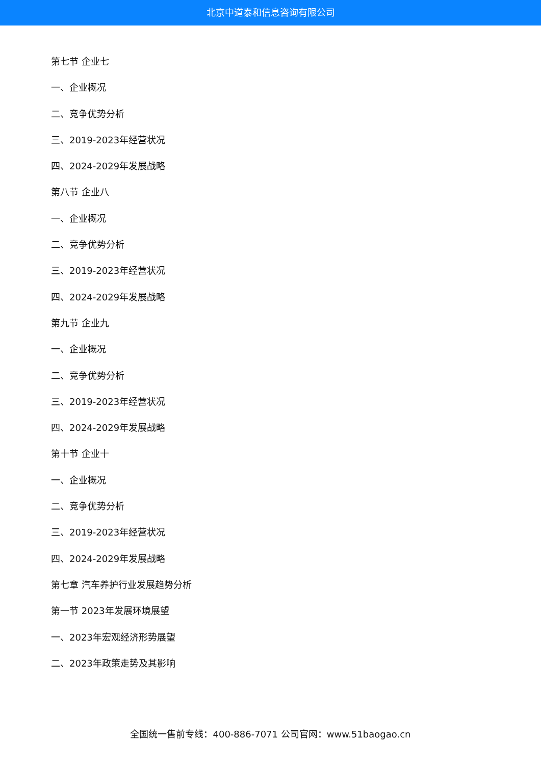北京中道泰和信息咨询有限公司
第七节 企业七
一、企业概况
二、竞争优势分析
三、2019-2023年经营状况
四、2024-2029年发展战略
第八节 企业八
一、企业概况
二、竞争优势分析
三、2019-2023年经营状况
四、2024-2029年发展战略
第九节 企业九
一、企业概况
二、竞争优势分析
三、2019-2023年经营状况
四、2024-2029年发展战略
第十节 企业十
一、企业概况
二、竞争优势分析
三、2019-2023年经营状况
四、2024-2029年发展战略
第七章 汽车养护行业发展趋势分析
第一节 2023年发展环境展望
一、2023年宏观经济形势展望
二、2023年政策走势及其影响
全国统一售前专线：400-886-7071 公司官网：www.51baogao.cn